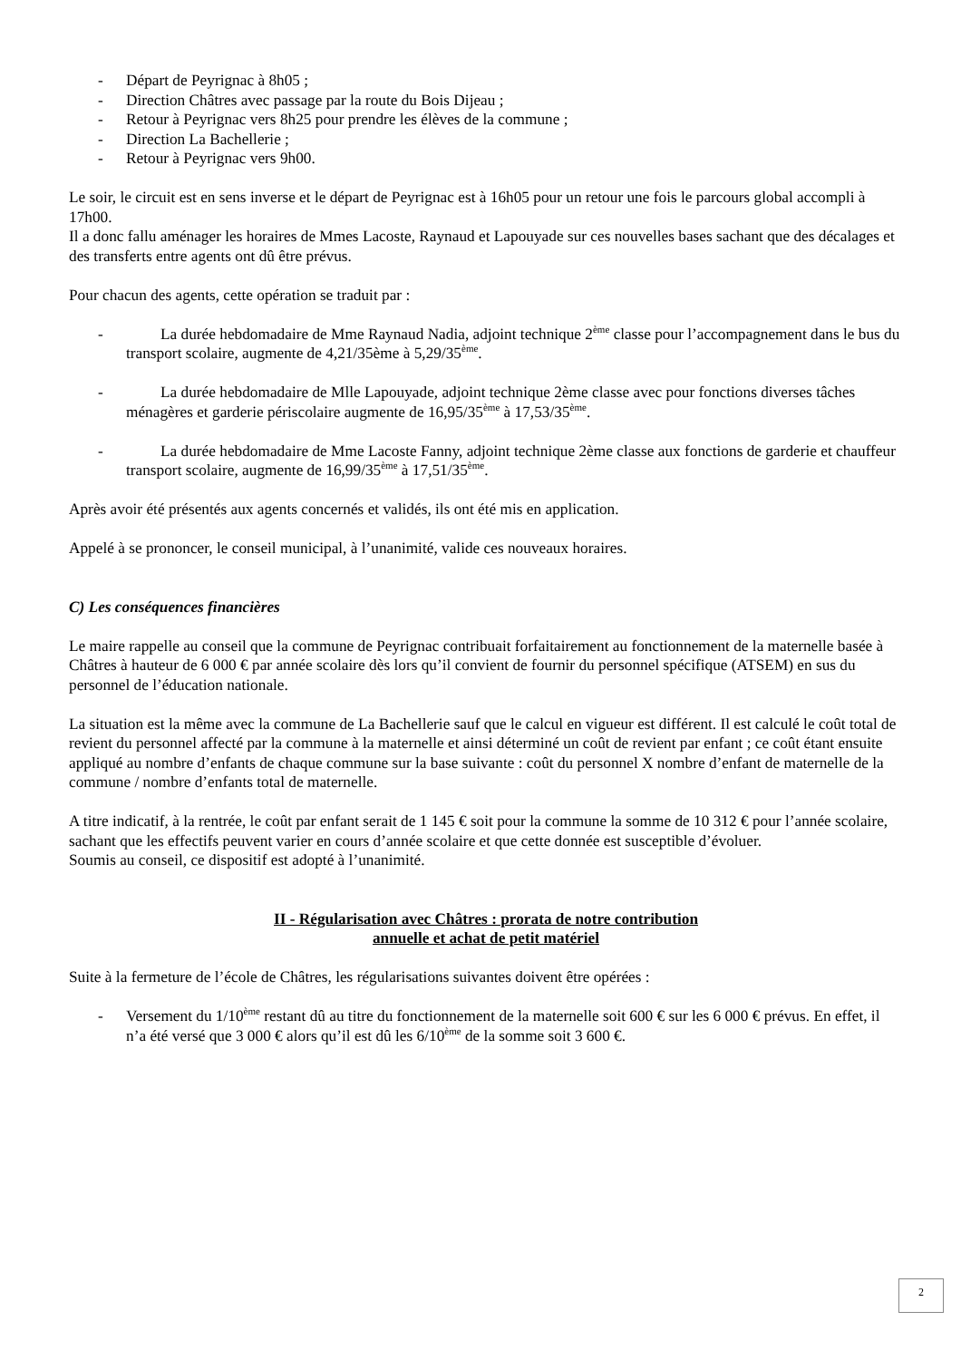- Départ de Peyrignac à 8h05 ;
- Direction Châtres avec passage par la route du Bois Dijeau ;
- Retour à Peyrignac vers 8h25 pour prendre les élèves de la commune ;
- Direction La Bachellerie ;
- Retour à Peyrignac vers 9h00.
Le soir, le circuit est en sens inverse et le départ de Peyrignac est à 16h05 pour un retour une fois le parcours global accompli à 17h00.
Il a donc fallu aménager les horaires de Mmes Lacoste, Raynaud et Lapouyade sur ces nouvelles bases sachant que des décalages et des transferts entre agents ont dû être prévus.
Pour chacun des agents, cette opération se traduit par :
- La durée hebdomadaire de Mme Raynaud Nadia, adjoint technique 2<sup>ème</sup> classe pour l’accompagnement dans le bus du transport scolaire, augmente de 4,21/35ème à 5,29/35<sup>ème</sup>.
- La durée hebdomadaire de Mlle Lapouyade, adjoint technique 2ème classe avec pour fonctions diverses tâches ménagères et garderie périscolaire augmente de 16,95/35<sup>ème</sup> à 17,53/35<sup>ème</sup>.
- La durée hebdomadaire de Mme Lacoste Fanny, adjoint technique 2ème classe aux fonctions de garderie et chauffeur transport scolaire, augmente de 16,99/35<sup>ème</sup> à 17,51/35<sup>ème</sup>.
Après avoir été présentés aux agents concernés et validés, ils ont été mis en application.
Appelé à se prononcer, le conseil municipal, à l’unanimité, valide ces nouveaux horaires.
C) Les conséquences financières
Le maire rappelle au conseil que la commune de Peyrignac contribuait forfaitairement au fonctionnement de la maternelle basée à Châtres à hauteur de 6 000 € par année scolaire dès lors qu’il convient de fournir du personnel spécifique (ATSEM) en sus du personnel de l’éducation nationale.
La situation est la même avec la commune de La Bachellerie sauf que le calcul en vigueur est différent. Il est calculé le coût total de revient du personnel affecté par la commune à la maternelle et ainsi déterminé un coût de revient par enfant ; ce coût étant ensuite appliqué au nombre d’enfants de chaque commune sur la base suivante : coût du personnel X nombre d’enfant de maternelle de la commune / nombre d’enfants total de maternelle.
A titre indicatif, à la rentrée, le coût par enfant serait de 1 145 € soit pour la commune la somme de 10 312 € pour l’année scolaire, sachant que les effectifs peuvent varier en cours d’année scolaire et que cette donnée est susceptible d’évoluer.
Soumis au conseil, ce dispositif est adopté à l’unanimité.
II - Régularisation avec Châtres : prorata de notre contribution
annuelle et achat de petit matériel
Suite à la fermeture de l’école de Châtres, les régularisations suivantes doivent être opérées :
- Versement du 1/10<sup>ème</sup> restant dû au titre du fonctionnement de la maternelle soit 600 € sur les 6 000 € prévus. En effet, il n’a été versé que 3 000 € alors qu’il est dû les 6/10<sup>ème</sup> de la somme soit 3 600 €.
2